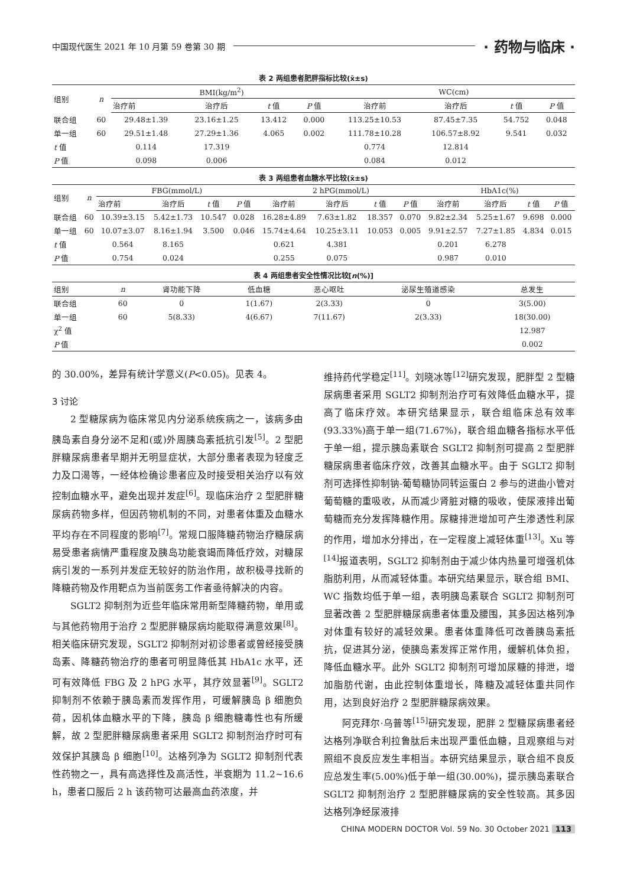中国现代医生 2021 年 10 月第 59 卷第 30 期 · 药物与临床 ·
表 2 两组患者肥胖指标比较(x̄±s)
| 组别 | n | BMI(kg/m<sup>2</sup>) | | | | WC(cm) | | | |
| --- | --- | --- | --- | --- | --- | --- | --- | --- | --- |
| | | 治疗前 | 治疗后 | t 值 | P 值 | 治疗前 | 治疗后 | t 值 | P 值 |
| 联合组 | 60 | 29.48±1.39 | 23.16±1.25 | 13.412 | 0.000 | 113.25±10.53 | 87.45±7.35 | 54.752 | 0.048 |
| 单一组 | 60 | 29.51±1.48 | 27.29±1.36 | 4.065 | 0.002 | 111.78±10.28 | 106.57±8.92 | 9.541 | 0.032 |
| t 值 | | 0.114 | 17.319 | | | 0.774 | 12.814 | | |
| P 值 | | 0.098 | 0.006 | | | 0.084 | 0.012 | | |
表 3 两组患者血糖水平比较(x̄±s)
| 组别 | n | FBG(mmol/L) | | | | 2 hPG(mmol/L) | | | | HbA1c(%) | | | |
| --- | --- | --- | --- | --- | --- | --- | --- | --- | --- | --- | --- | --- | --- |
| | | 治疗前 | 治疗后 | t 值 | P 值 | 治疗前 | 治疗后 | t 值 | P 值 | 治疗前 | 治疗后 | t 值 | P 值 |
| 联合组 | 60 | 10.39±3.15 | 5.42±1.73 | 10.547 | 0.028 | 16.28±4.89 | 7.63±1.82 | 18.357 | 0.070 | 9.82±2.34 | 5.25±1.67 | 9.698 | 0.000 |
| 单一组 | 60 | 10.07±3.07 | 8.16±1.94 | 3.500 | 0.046 | 15.74±4.64 | 10.25±3.11 | 10.053 | 0.005 | 9.91±2.57 | 7.27±1.85 | 4.834 | 0.015 |
| t 值 | | 0.564 | 8.165 | | | 0.621 | 4.381 | | | 0.201 | 6.278 | | |
| P 值 | | 0.754 | 0.024 | | | 0.255 | 0.075 | | | 0.987 | 0.010 | | |
表 4 两组患者安全性情况比较[n(%)]
| 组别 | n | 肾功能下降 | 低血糖 | 恶心呕吐 | 泌尿生殖道感染 | 总发生 |
| --- | --- | --- | --- | --- | --- | --- |
| 联合组 | 60 | 0 | 1(1.67) | 2(3.33) | 0 | 3(5.00) |
| 单一组 | 60 | 5(8.33) | 4(6.67) | 7(11.67) | 2(3.33) | 18(30.00) |
| χ<sup>2</sup> 值 | | | | | | 12.987 |
| P 值 | | | | | | 0.002 |
的 30.00%，差异有统计学意义(P<0.05)。见表 4。
3 讨论
2 型糖尿病为临床常见内分泌系统疾病之一，该病多由胰岛素自身分泌不足和(或)外周胰岛素抵抗引发<sup>[5]</sup>。2 型肥胖糖尿病患者早期并无明显症状，大部分患者表现为轻度乏力及口渴等，一经体检确诊患者应及时接受相关治疗以有效控制血糖水平，避免出现并发症<sup>[6]</sup>。现临床治疗 2 型肥胖糖尿病药物多样，但因药物机制的不同，对患者体重及血糖水平均存在不同程度的影响<sup>[7]</sup>。常规口服降糖药物治疗糖尿病易受患者病情严重程度及胰岛功能衰竭而降低疗效，对糖尿病引发的一系列并发症无较好的防治作用，故积极寻找新的降糖药物及作用靶点为当前医务工作者亟待解决的内容。
SGLT2 抑制剂为近些年临床常用新型降糖药物，单用或与其他药物用于治疗 2 型肥胖糖尿病均能取得满意效果<sup>[8]</sup>。相关临床研究发现，SGLT2 抑制剂对初诊患者或曾经接受胰岛素、降糖药物治疗的患者可明显降低其 HbA1c 水平，还可有效降低 FBG 及 2 hPG 水平，其疗效显著<sup>[9]</sup>。SGLT2 抑制剂不依赖于胰岛素而发挥作用，可缓解胰岛 β 细胞负荷，因机体血糖水平的下降，胰岛 β 细胞糖毒性也有所缓解，故 2 型肥胖糖尿病患者采用 SGLT2 抑制剂治疗时可有效保护其胰岛 β 细胞<sup>[10]</sup>。达格列净为 SGLT2 抑制剂代表性药物之一，具有高选择性及高活性，半衰期为 11.2~16.6 h，患者口服后 2 h 该药物可达最高血药浓度，并
维持药代学稳定<sup>[11]</sup>。刘晓冰等<sup>[12]</sup>研究发现，肥胖型 2 型糖尿病患者采用 SGLT2 抑制剂治疗可有效降低血糖水平，提高了临床疗效。本研究结果显示，联合组临床总有效率(93.33%)高于单一组(71.67%)，联合组血糖各指标水平低于单一组，提示胰岛素联合 SGLT2 抑制剂可提高 2 型肥胖糖尿病患者临床疗效，改善其血糖水平。由于 SGLT2 抑制剂可选择性抑制钠-葡萄糖协同转运蛋白 2 参与的进曲小管对葡萄糖的重吸收，从而减少肾脏对糖的吸收，使尿液排出葡萄糖而充分发挥降糖作用。尿糖排泄增加可产生渗透性利尿的作用，增加水分排出，在一定程度上减轻体重<sup>[13]</sup>。Xu 等<sup>[14]</sup>报道表明，SGLT2 抑制剂由于减少体内热量可增强机体脂肪利用，从而减轻体重。本研究结果显示，联合组 BMI、WC 指数均低于单一组，表明胰岛素联合 SGLT2 抑制剂可显著改善 2 型肥胖糖尿病患者体重及腰围，其多因达格列净对体重有较好的减轻效果。患者体重降低可改善胰岛素抵抗，促进其分泌，使胰岛素发挥正常作用，缓解机体负担，降低血糖水平。此外 SGLT2 抑制剂可增加尿糖的排泄，增加脂肪代谢，由此控制体重增长，降糖及减轻体重共同作用，达到良好治疗 2 型肥胖糖尿病效果。
阿克拜尔·乌普等<sup>[15]</sup>研究发现，肥胖 2 型糖尿病患者经达格列净联合利拉鲁肽后未出现严重低血糖，且观察组与对照组不良反应发生率相当。本研究结果显示，联合组不良反应总发生率(5.00%)低于单一组(30.00%)，提示胰岛素联合 SGLT2 抑制剂治疗 2 型肥胖糖尿病的安全性较高。其多因达格列净经尿液排
CHINA MODERN DOCTOR Vol. 59 No. 30 October 2021 113